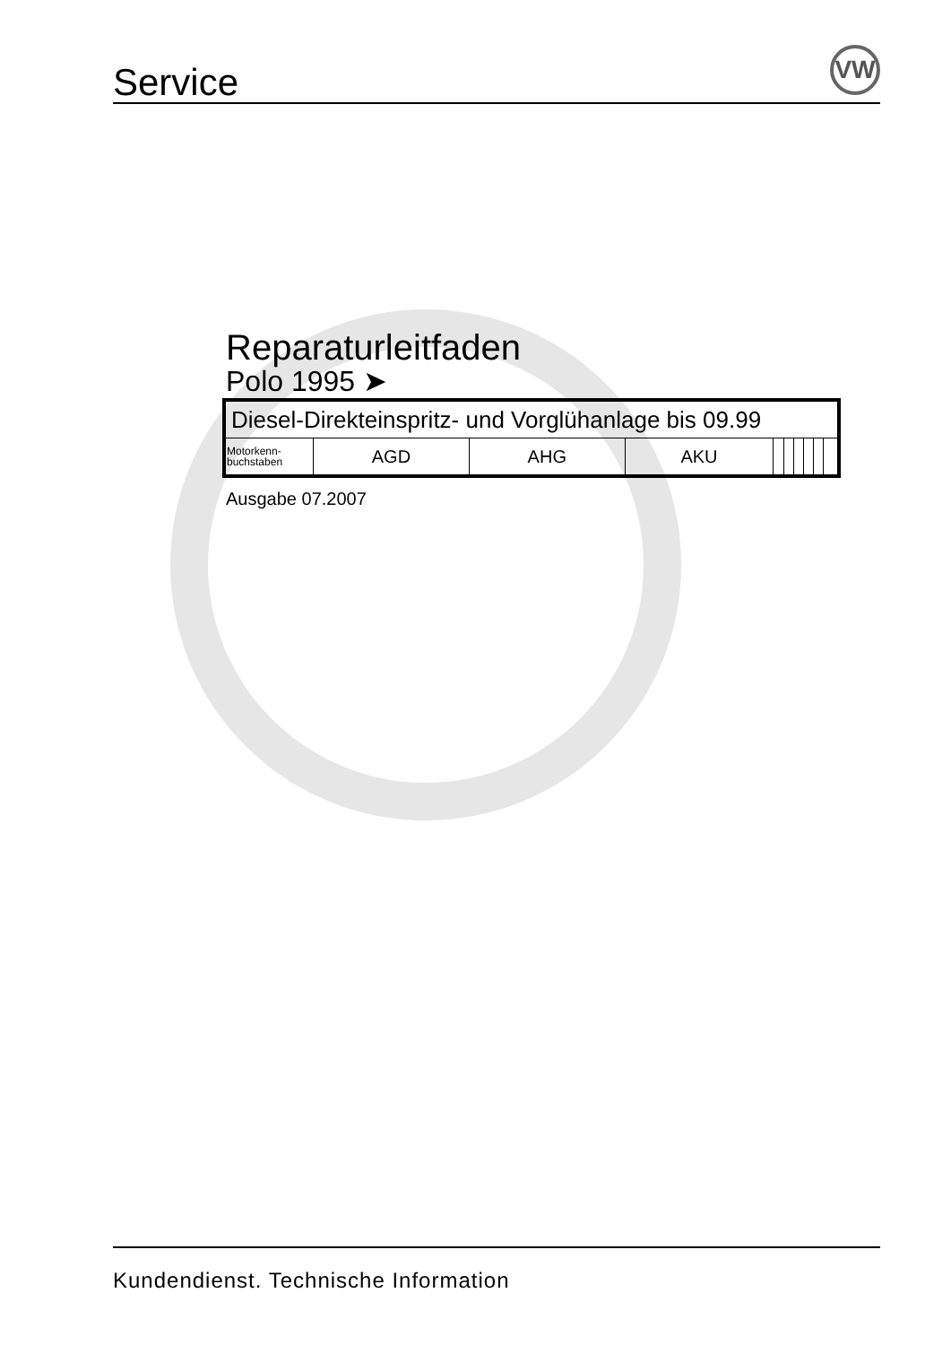Service VW
Reparaturleitfaden
Polo 1995 ➤
| Diesel-Direkteinspritz- und Vorglühanlage bis 09.99 | | | | | | | | | |
| Motorkenn- buchstaben | AGD | AHG | AKU | | | | | | |
Ausgabe 07.2007
Kundendienst. Technische Information